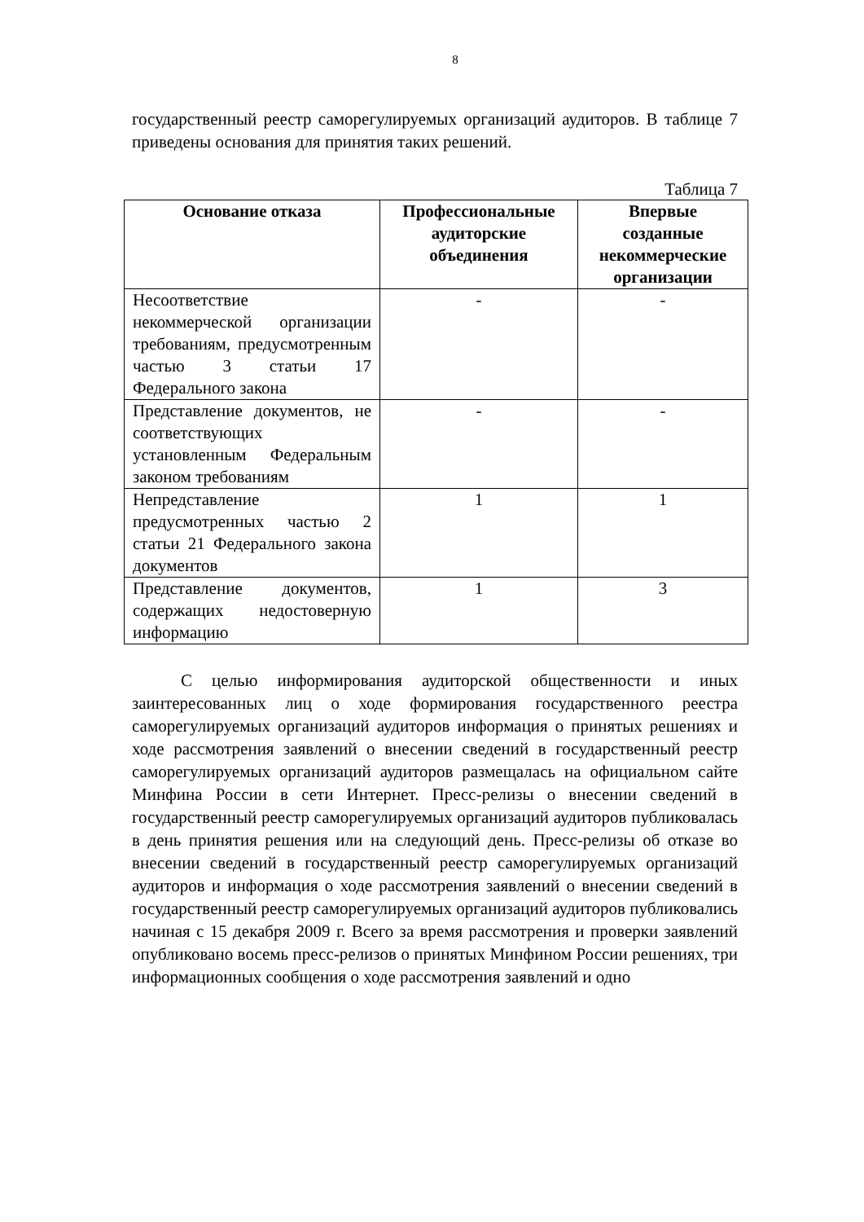8
государственный реестр саморегулируемых организаций аудиторов. В таблице 7 приведены основания для принятия таких решений.
Таблица 7
| Основание отказа | Профессиональные аудиторские объединения | Впервые созданные некоммерческие организации |
| --- | --- | --- |
| Несоответствие некоммерческой организации требованиям, предусмотренным частью 3 статьи 17 Федерального закона | - | - |
| Представление документов, не соответствующих установленным Федеральным законом требованиям | - | - |
| Непредставление предусмотренных частью 2 статьи 21 Федерального закона документов | 1 | 1 |
| Представление документов, содержащих недостоверную информацию | 1 | 3 |
С целью информирования аудиторской общественности и иных заинтересованных лиц о ходе формирования государственного реестра саморегулируемых организаций аудиторов информация о принятых решениях и ходе рассмотрения заявлений о внесении сведений в государственный реестр саморегулируемых организаций аудиторов размещалась на официальном сайте Минфина России в сети Интернет. Пресс-релизы о внесении сведений в государственный реестр саморегулируемых организаций аудиторов публиковалась в день принятия решения или на следующий день. Пресс-релизы об отказе во внесении сведений в государственный реестр саморегулируемых организаций аудиторов и информация о ходе рассмотрения заявлений о внесении сведений в государственный реестр саморегулируемых организаций аудиторов публиковались начиная с 15 декабря 2009 г. Всего за время рассмотрения и проверки заявлений опубликовано восемь пресс-релизов о принятых Минфином России решениях, три информационных сообщения о ходе рассмотрения заявлений и одно